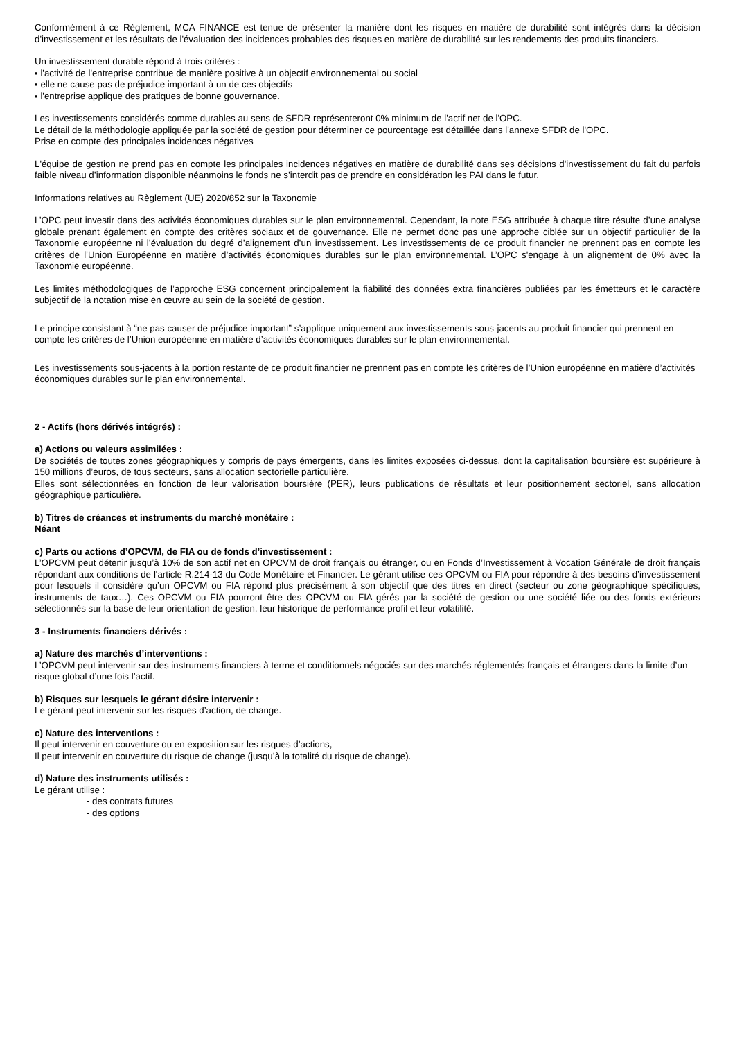Conformément à ce Règlement, MCA FINANCE est tenue de présenter la manière dont les risques en matière de durabilité sont intégrés dans la décision d'investissement et les résultats de l'évaluation des incidences probables des risques en matière de durabilité sur les rendements des produits financiers.
Un investissement durable répond à trois critères :
▪ l'activité de l'entreprise contribue de manière positive à un objectif environnemental ou social
▪ elle ne cause pas de préjudice important à un de ces objectifs
▪ l'entreprise applique des pratiques de bonne gouvernance.
Les investissements considérés comme durables au sens de SFDR représenteront 0% minimum de l'actif net de l'OPC.
Le détail de la méthodologie appliquée par la société de gestion pour déterminer ce pourcentage est détaillée dans l'annexe SFDR de l'OPC.
Prise en compte des principales incidences négatives
L'équipe de gestion ne prend pas en compte les principales incidences négatives en matière de durabilité dans ses décisions d'investissement du fait du parfois faible niveau d’information disponible néanmoins le fonds ne s’interdit pas de prendre en considération les PAI dans le futur.
Informations relatives au Règlement (UE) 2020/852 sur la Taxonomie
L’OPC peut investir dans des activités économiques durables sur le plan environnemental. Cependant, la note ESG attribuée à chaque titre résulte d’une analyse globale prenant également en compte des critères sociaux et de gouvernance. Elle ne permet donc pas une approche ciblée sur un objectif particulier de la Taxonomie européenne ni l’évaluation du degré d’alignement d’un investissement. Les investissements de ce produit financier ne prennent pas en compte les critères de l’Union Européenne en matière d’activités économiques durables sur le plan environnemental. L’OPC s'engage à un alignement de 0% avec la Taxonomie européenne.
Les limites méthodologiques de l’approche ESG concernent principalement la fiabilité des données extra financières publiées par les émetteurs et le caractère subjectif de la notation mise en œuvre au sein de la société de gestion.
Le principe consistant à “ne pas causer de préjudice important” s’applique uniquement aux investissements sous-jacents au produit financier qui prennent en compte les critères de l’Union européenne en matière d’activités économiques durables sur le plan environnemental.
Les investissements sous-jacents à la portion restante de ce produit financier ne prennent pas en compte les critères de l’Union européenne en matière d’activités économiques durables sur le plan environnemental.
2 - Actifs (hors dérivés intégrés) :
a) Actions ou valeurs assimilées :
De sociétés de toutes zones géographiques y compris de pays émergents, dans les limites exposées ci-dessus, dont la capitalisation boursière est supérieure à 150 millions d’euros, de tous secteurs, sans allocation sectorielle particulière.
Elles sont sélectionnées en fonction de leur valorisation boursière (PER), leurs publications de résultats et leur positionnement sectoriel, sans allocation géographique particulière.
b) Titres de créances et instruments du marché monétaire :
Néant
c) Parts ou actions d’OPCVM, de FIA ou de fonds d’investissement :
L’OPCVM peut détenir jusqu’à 10% de son actif net en OPCVM de droit français ou étranger, ou en Fonds d’Investissement à Vocation Générale de droit français répondant aux conditions de l'article R.214-13 du Code Monétaire et Financier. Le gérant utilise ces OPCVM ou FIA pour répondre à des besoins d’investissement pour lesquels il considère qu’un OPCVM ou FIA répond plus précisément à son objectif que des titres en direct (secteur ou zone géographique spécifiques, instruments de taux…). Ces OPCVM ou FIA pourront être des OPCVM ou FIA gérés par la société de gestion ou une société liée ou des fonds extérieurs sélectionnés sur la base de leur orientation de gestion, leur historique de performance profil et leur volatilité.
3 - Instruments financiers dérivés :
a) Nature des marchés d’interventions :
L’OPCVM peut intervenir sur des instruments financiers à terme et conditionnels négociés sur des marchés réglementés français et étrangers dans la limite d’un risque global d’une fois l’actif.
b) Risques sur lesquels le gérant désire intervenir :
Le gérant peut intervenir sur les risques d’action, de change.
c) Nature des interventions :
Il peut intervenir en couverture ou en exposition sur les risques d’actions,
Il peut intervenir en couverture du risque de change (jusqu’à la totalité du risque de change).
d) Nature des instruments utilisés :
Le gérant utilise :
- des contrats futures
- des options